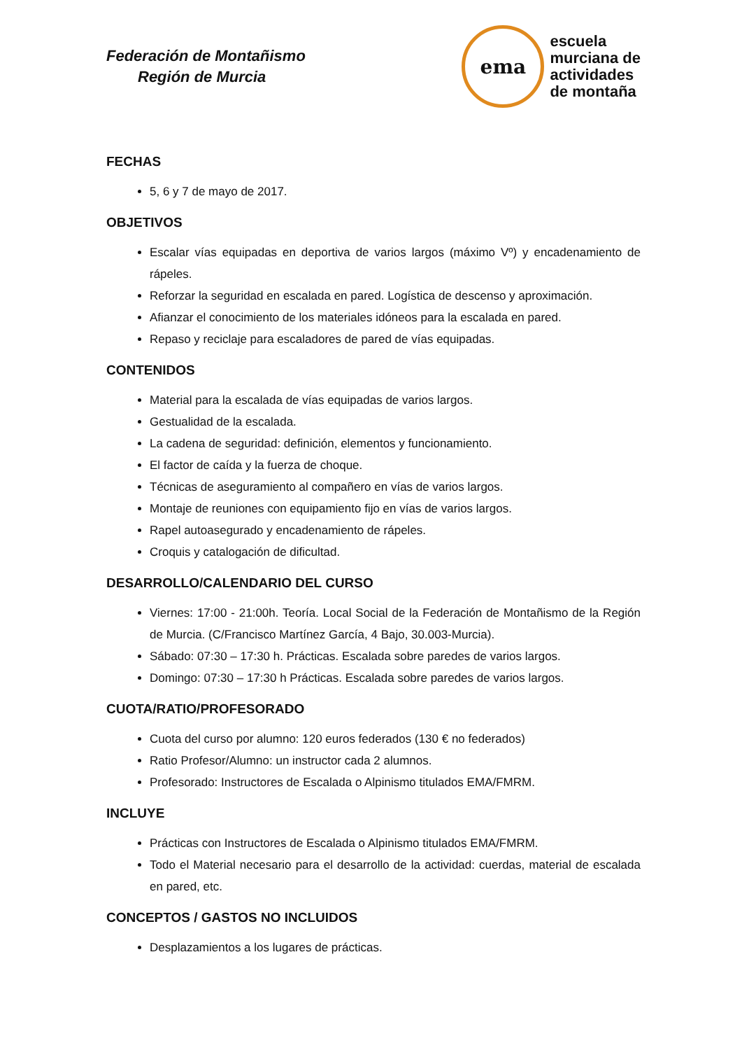Federación de Montañismo
Región de Murcia
ema
escuela
murciana de
actividades
de montaña
FECHAS
5, 6 y 7 de mayo de 2017.
OBJETIVOS
Escalar vías equipadas en deportiva de varios largos (máximo Vº) y encadenamiento de rápeles.
Reforzar la seguridad en escalada en pared. Logística de descenso y aproximación.
Afianzar el conocimiento de los materiales idóneos para la escalada en pared.
Repaso y reciclaje para escaladores de pared de vías equipadas.
CONTENIDOS
Material para la escalada de vías equipadas de varios largos.
Gestualidad de la escalada.
La cadena de seguridad: definición, elementos y funcionamiento.
El factor de caída y la fuerza de choque.
Técnicas de aseguramiento al compañero en vías de varios largos.
Montaje de reuniones con equipamiento fijo en vías de varios largos.
Rapel autoasegurado y encadenamiento de rápeles.
Croquis y catalogación de dificultad.
DESARROLLO/CALENDARIO DEL CURSO
Viernes: 17:00 - 21:00h. Teoría. Local Social de la Federación de Montañismo de la Región de Murcia. (C/Francisco Martínez García, 4 Bajo, 30.003-Murcia).
Sábado: 07:30 – 17:30 h. Prácticas. Escalada sobre paredes de varios largos.
Domingo: 07:30 – 17:30 h Prácticas. Escalada sobre paredes de varios largos.
CUOTA/RATIO/PROFESORADO
Cuota del curso por alumno: 120 euros federados (130 € no federados)
Ratio Profesor/Alumno: un instructor cada 2 alumnos.
Profesorado: Instructores de Escalada o Alpinismo titulados EMA/FMRM.
INCLUYE
Prácticas con Instructores de Escalada o Alpinismo titulados EMA/FMRM.
Todo el Material necesario para el desarrollo de la actividad: cuerdas, material de escalada en pared, etc.
CONCEPTOS / GASTOS NO INCLUIDOS
Desplazamientos a los lugares de prácticas.